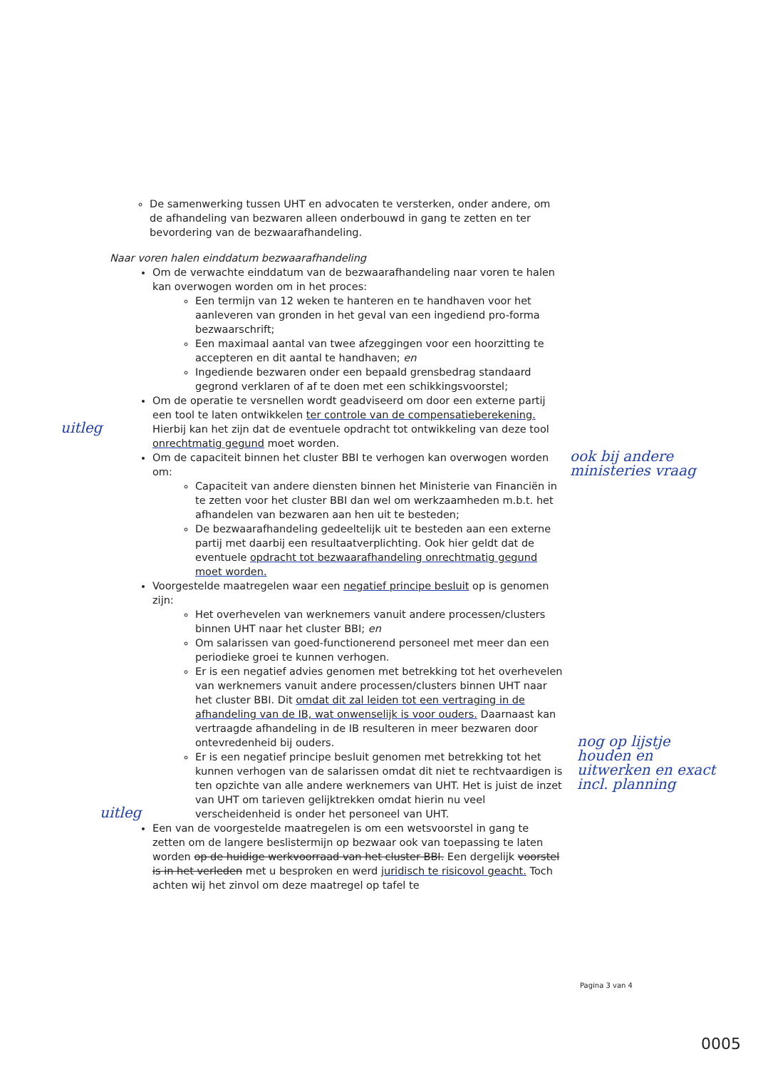De samenwerking tussen UHT en advocaten te versterken, onder andere, om de afhandeling van bezwaren alleen onderbouwd in gang te zetten en ter bevordering van de bezwaarafhandeling.
Naar voren halen einddatum bezwaarafhandeling
Om de verwachte einddatum van de bezwaarafhandeling naar voren te halen kan overwogen worden om in het proces:
Een termijn van 12 weken te hanteren en te handhaven voor het aanleveren van gronden in het geval van een ingediend pro-forma bezwaarschrift;
Een maximaal aantal van twee afzeggingen voor een hoorzitting te accepteren en dit aantal te handhaven; en
Ingediende bezwaren onder een bepaald grensbedrag standaard gegrond verklaren of af te doen met een schikkingsvoorstel;
Om de operatie te versnellen wordt geadviseerd om door een externe partij een tool te laten ontwikkelen ter controle van de compensatieberekening. Hierbij kan het zijn dat de eventuele opdracht tot ontwikkeling van deze tool onrechtmatig gegund moet worden.
Om de capaciteit binnen het cluster BBI te verhogen kan overwogen worden om:
Capaciteit van andere diensten binnen het Ministerie van Financiën in te zetten voor het cluster BBI dan wel om werkzaamheden m.b.t. het afhandelen van bezwaren aan hen uit te besteden;
De bezwaarafhandeling gedeeltelijk uit te besteden aan een externe partij met daarbij een resultaatverplichting. Ook hier geldt dat de eventuele opdracht tot bezwaarafhandeling onrechtmatig gegund moet worden.
Voorgestelde maatregelen waar een negatief principe besluit op is genomen zijn:
Het overhevelen van werknemers vanuit andere processen/clusters binnen UHT naar het cluster BBI; en
Om salarissen van goed-functionerend personeel met meer dan een periodieke groei te kunnen verhogen.
Er is een negatief advies genomen met betrekking tot het overhevelen van werknemers vanuit andere processen/clusters binnen UHT naar het cluster BBI. Dit omdat dit zal leiden tot een vertraging in de afhandeling van de IB, wat onwenselijk is voor ouders. Daarnaast kan vertraagde afhandeling in de IB resulteren in meer bezwaren door ontevredenheid bij ouders.
Er is een negatief principe besluit genomen met betrekking tot het kunnen verhogen van de salarissen omdat dit niet te rechtvaardigen is ten opzichte van alle andere werknemers van UHT. Het is juist de inzet van UHT om tarieven gelijktrekken omdat hierin nu veel verscheidenheid is onder het personeel van UHT.
Een van de voorgestelde maatregelen is om een wetsvoorstel in gang te zetten om de langere beslistermijn op bezwaar ook van toepassing te laten worden op de huidige werkvoorraad van het cluster BBI. Een dergelijk voorstel is in het verleden met u besproken en werd juridisch te risicovol geacht. Toch achten wij het zinvol om deze maatregel op tafel te
uitleg
ook bij andere ministeries vraag
uitleg
nog op lijstje houden en uitwerken en exact incl. planning
Pagina 3 van 4
0005